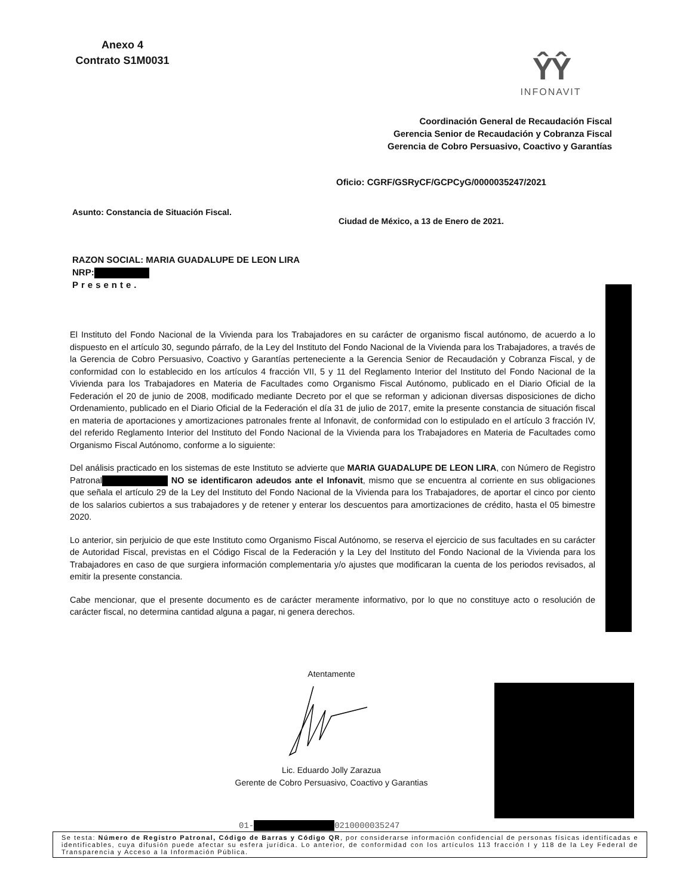Anexo 4
Contrato S1M0031
ŶŶ
INFONAVIT
Coordinación General de Recaudación Fiscal
Gerencia Senior de Recaudación y Cobranza Fiscal
Gerencia de Cobro Persuasivo, Coactivo y Garantías
Oficio: CGRF/GSRyCF/GCPCyG/0000035247/2021
Asunto: Constancia de Situación Fiscal.
Ciudad de México, a 13 de Enero de 2021.
RAZON SOCIAL: MARIA GUADALUPE DE LEON LIRA
NRP:
Presente.
El Instituto del Fondo Nacional de la Vivienda para los Trabajadores en su carácter de organismo fiscal autónomo, de acuerdo a lo dispuesto en el artículo 30, segundo párrafo, de la Ley del Instituto del Fondo Nacional de la Vivienda para los Trabajadores, a través de la Gerencia de Cobro Persuasivo, Coactivo y Garantías perteneciente a la Gerencia Senior de Recaudación y Cobranza Fiscal, y de conformidad con lo establecido en los artículos 4 fracción VII, 5 y 11 del Reglamento Interior del Instituto del Fondo Nacional de la Vivienda para los Trabajadores en Materia de Facultades como Organismo Fiscal Autónomo, publicado en el Diario Oficial de la Federación el 20 de junio de 2008, modificado mediante Decreto por el que se reforman y adicionan diversas disposiciones de dicho Ordenamiento, publicado en el Diario Oficial de la Federación el día 31 de julio de 2017, emite la presente constancia de situación fiscal en materia de aportaciones y amortizaciones patronales frente al Infonavit, de conformidad con lo estipulado en el artículo 3 fracción IV, del referido Reglamento Interior del Instituto del Fondo Nacional de la Vivienda para los Trabajadores en Materia de Facultades como Organismo Fiscal Autónomo, conforme a lo siguiente:
Del análisis practicado en los sistemas de este Instituto se advierte que MARIA GUADALUPE DE LEON LIRA, con Número de Registro Patronal NO se identificaron adeudos ante el Infonavit, mismo que se encuentra al corriente en sus obligaciones que señala el artículo 29 de la Ley del Instituto del Fondo Nacional de la Vivienda para los Trabajadores, de aportar el cinco por ciento de los salarios cubiertos a sus trabajadores y de retener y enterar los descuentos para amortizaciones de crédito, hasta el 05 bimestre 2020.
Lo anterior, sin perjuicio de que este Instituto como Organismo Fiscal Autónomo, se reserva el ejercicio de sus facultades en su carácter de Autoridad Fiscal, previstas en el Código Fiscal de la Federación y la Ley del Instituto del Fondo Nacional de la Vivienda para los Trabajadores en caso de que surgiera información complementaria y/o ajustes que modificaran la cuenta de los periodos revisados, al emitir la presente constancia.
Cabe mencionar, que el presente documento es de carácter meramente informativo, por lo que no constituye acto o resolución de carácter fiscal, no determina cantidad alguna a pagar, ni genera derechos.
Atentamente
Lic. Eduardo Jolly Zarazua
Gerente de Cobro Persuasivo, Coactivo y Garantias
01- 0210000035247
Se testa: Número de Registro Patronal, Código de Barras y Código QR, por considerarse información confidencial de personas físicas identificadas e identificables, cuya difusión puede afectar su esfera jurídica. Lo anterior, de conformidad con los artículos 113 fracción I y 118 de la Ley Federal de Transparencia y Acceso a la Información Pública.